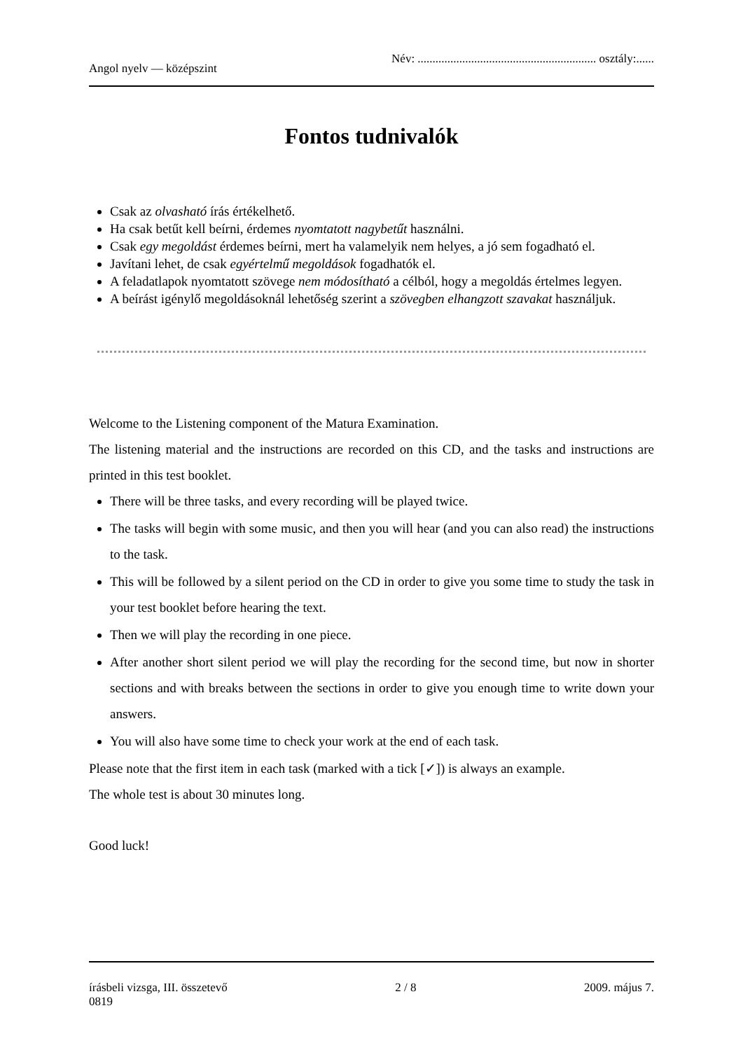Angol nyelv — középszint Név: ............................................................ osztály:......
Fontos tudnivalók
Csak az olvasható írás értékelhető.
Ha csak betűt kell beírni, érdemes nyomtatott nagybetűt használni.
Csak egy megoldást érdemes beírni, mert ha valamelyik nem helyes, a jó sem fogadható el.
Javítani lehet, de csak egyértelmű megoldások fogadhatók el.
A feladatlapok nyomtatott szövege nem módosítható a célból, hogy a megoldás értelmes legyen.
A beírást igénylő megoldásoknál lehetőség szerint a szövegben elhangzott szavakat használjuk.
Welcome to the Listening component of the Matura Examination.
The listening material and the instructions are recorded on this CD, and the tasks and instructions are printed in this test booklet.
There will be three tasks, and every recording will be played twice.
The tasks will begin with some music, and then you will hear (and you can also read) the instructions to the task.
This will be followed by a silent period on the CD in order to give you some time to study the task in your test booklet before hearing the text.
Then we will play the recording in one piece.
After another short silent period we will play the recording for the second time, but now in shorter sections and with breaks between the sections in order to give you enough time to write down your answers.
You will also have some time to check your work at the end of each task.
Please note that the first item in each task (marked with a tick [✓]) is always an example.
The whole test is about 30 minutes long.
Good luck!
írásbeli vizsga, III. összetevő
0819 2 / 8 2009. május 7.